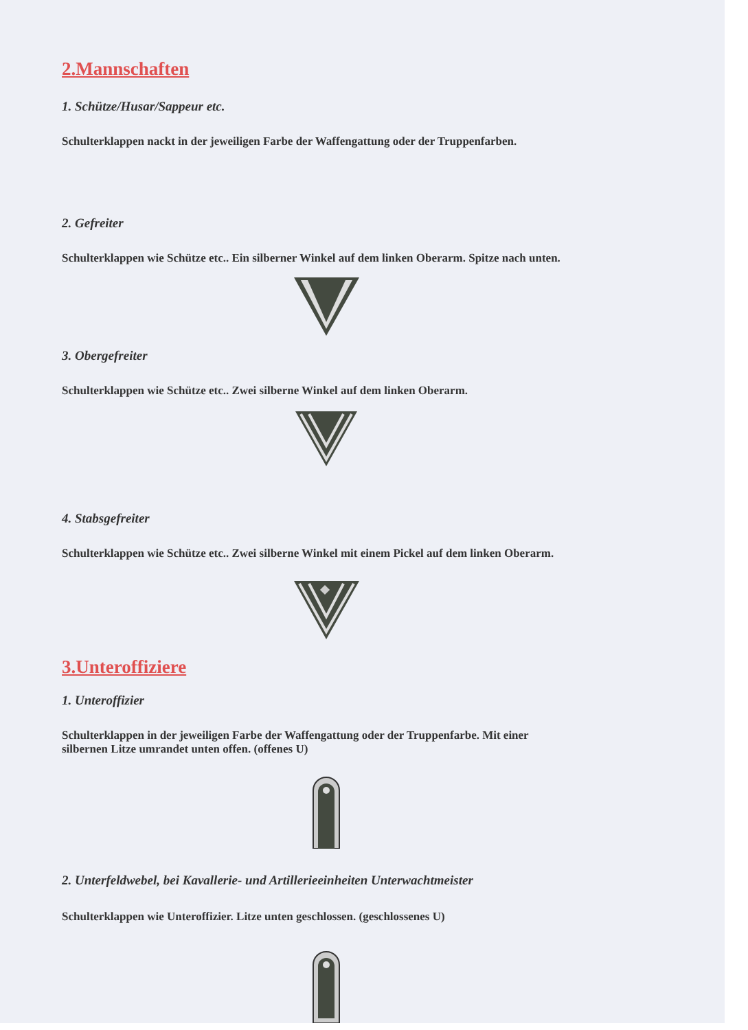2.Mannschaften
1. Schütze/Husar/Sappeur etc.
Schulterklappen nackt in der jeweiligen Farbe der Waffengattung oder der Truppenfarben.
2. Gefreiter
Schulterklappen wie Schütze etc.. Ein silberner Winkel auf dem linken Oberarm. Spitze nach unten.
3. Obergefreiter
Schulterklappen wie Schütze etc.. Zwei silberne Winkel auf dem linken Oberarm.
4. Stabsgefreiter
Schulterklappen wie Schütze etc.. Zwei silberne Winkel mit einem Pickel auf dem linken Oberarm.
3.Unteroffiziere
1. Unteroffizier
Schulterklappen in der jeweiligen Farbe der Waffengattung oder der Truppenfarbe. Mit einer
silbernen Litze umrandet unten offen. (offenes U)
2. Unterfeldwebel, bei Kavallerie- und Artillerieeinheiten Unterwachtmeister
Schulterklappen wie Unteroffizier. Litze unten geschlossen. (geschlossenes U)